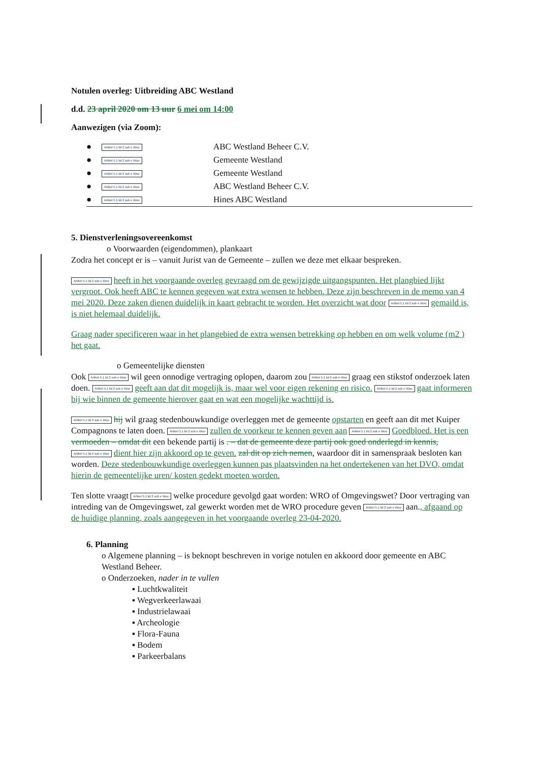Notulen overleg: Uitbreiding ABC Westland
d.d. 23 april 2020 om 13 uur 6 mei om 14:00
Aanwezigen (via Zoom):
●
Artikel 5.1 lid 2 sub e Woo
ABC Westland Beheer C.V.
●
Artikel 5.1 lid 2 sub e Woo
Gemeente Westland
●
Artikel 5.1 lid 2 sub e Woo
Gemeente Westland
●
Artikel 5.1 lid 2 sub e Woo
ABC Westland Beheer C.V.
●
Artikel 5.1 lid 2 sub e Woo
Hines ABC Westland
5. Dienstverleningsovereenkomst
o Voorwaarden (eigendommen), plankaart
Zodra het concept er is – vanuit Jurist van de Gemeente – zullen we deze met elkaar bespreken.
Artikel 5.1 lid 2 sub e Woo heeft in het voorgaande overleg gevraagd om de gewijzigde uitgangspunten. Het plangbied lijkt vergroot. Ook heeft ABC te kennen gegeven wat extra wensen te hebben. Deze zijn beschreven in de memo van 4 mei 2020. Deze zaken dienen duidelijk in kaart gebracht te worden. Het overzicht wat door Artikel 5.1 lid 2 sub e Woo gemaild is, is niet helemaal duidelijk.
Graag nader specificeren waar in het plangebied de extra wensen betrekking op hebben en om welk volume (m2 ) het gaat.
o Gemeentelijke diensten
Ook Artikel 5.1 lid 2 sub e Woo wil geen onnodige vertraging oplopen, daarom zou Artikel 5.1 lid 2 sub e Woo graag een stikstof onderzoek laten doen. Artikel 5.1 lid 2 sub e Woo geeft aan dat dit mogelijk is, maar wel voor eigen rekening en risico. Artikel 5.1 lid 2 sub e Woo gaat informeren bij wie binnen de gemeente hierover gaat en wat een mogelijke wachttijd is.
Artikel 5.1 lid 2 sub e Woo hij wil graag stedenbouwkundige overleggen met de gemeente opstarten en geeft aan dit met Kuiper Compagnons te laten doen. Artikel 5.1 lid 2 sub e Woo zullen de voorkeur te kennen geven aan Artikel 5.1 lid 2 sub e Woo Goedbloed. Het is een vermoeden – omdat dit een bekende partij is . – dat de gemeente deze partij ook goed onderlegd in kennis, Artikel 5.1 lid 2 sub e Woo dient hier zijn akkoord op te geven. zal dit op zich nemen, waardoor dit in samenspraak besloten kan worden. Deze stedenbouwkundige overleggen kunnen pas plaatsvinden na het ondertekenen van het DVO, omdat hierin de gemeentelijke uren/ kosten gedekt moeten worden.
Ten slotte vraagt Artikel 5.1 lid 2 sub e Woo welke procedure gevolgd gaat worden: WRO of Omgevingswet? Door vertraging van intreding van de Omgevingswet, zal gewerkt worden met de WRO procedure geven Artikel 5.1 lid 2 sub e Woo aan., afgaand op de huidige planning, zoals aangegeven in het voorgaande overleg 23-04-2020.
6. Planning
o Algemene planning – is beknopt beschreven in vorige notulen en akkoord door gemeente en ABC Westland Beheer.
o Onderzoeken, nader in te vullen
▪ Luchtkwaliteit
▪ Wegverkeerlawaai
▪ Industrielawaai
▪ Archeologie
▪ Flora-Fauna
▪ Bodem
▪ Parkeerbalans